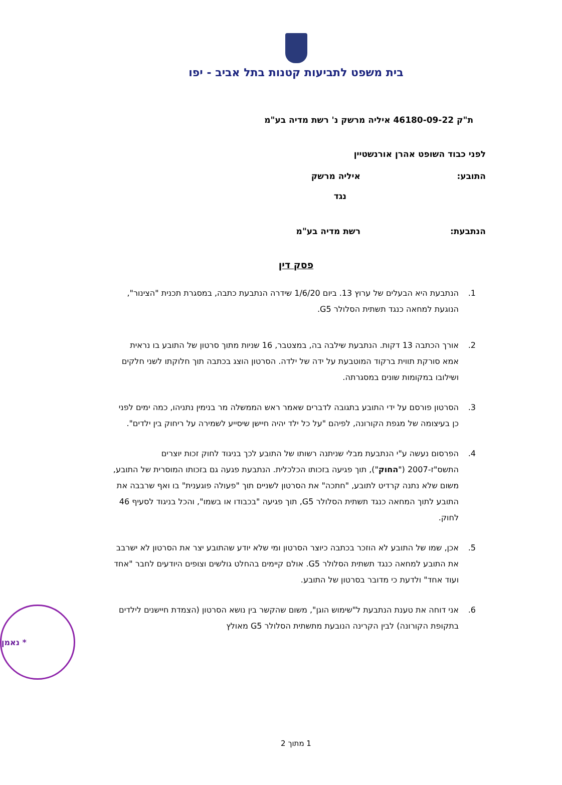בית משפט לתביעות קטנות בתל אביב - יפו
ת"ק 46180-09-22 איליה מרשק נ' רשת מדיה בע"מ
לפני כבוד השופט אהרן אורנשטיין
התובע: איליה מרשק
נגד
הנתבעת: רשת מדיה בע"מ
פסק דין
1. הנתבעת היא הבעלים של ערוץ 13. ביום 1/6/20 שידרה הנתבעת כתבה, במסגרת תכנית "הצינור", הנוגעת למחאה כנגד תשתית הסלולר G5.
2. אורך הכתבה 13 דקות. הנתבעת שילבה בה, במצטבר, 16 שניות מתוך סרטון של התובע בו נראית אמא סורקת תווית ברקוד המוטבעת על ידה של ילדה. הסרטון הוצג בכתבה תוך חלוקתו לשני חלקים ושילובו במקומות שונים במסגרתה.
3. הסרטון פורסם על ידי התובע בתגובה לדברים שאמר ראש הממשלה מר בנימין נתניהו, כמה ימים לפני כן בעיצומה של מגפת הקורונה, לפיהם "על כל ילד יהיה חיישן שיסייע לשמירה על ריחוק בין ילדים".
4. הפרסום נעשה ע"י הנתבעת מבלי שניתנה רשותו של התובע לכך בניגוד לחוק זכות יוצרים התשס"ז-2007 ("החוק"), תוך פגיעה בזכותו הכלכלית. הנתבעת פגעה גם בזכותו המוסרית של התובע, משום שלא נתנה קרדיט לתובע, "חתכה" את הסרטון לשניים תוך "פעולה פוגענית" בו ואף שרבבה את התובע לתוך המחאה כנגד תשתית הסלולר G5, תוך פגיעה "בכבודו או בשמו", והכל בניגוד לסעיף 46 לחוק.
5. אכן, שמו של התובע לא הוזכר בכתבה כיוצר הסרטון ומי שלא יודע שהתובע יצר את הסרטון לא ישרבב את התובע למחאה כנגד תשתית הסלולר G5. אולם קיימים בהחלט גולשים וצופים היודעים לחבר "אחד ועוד אחד" ולדעת כי מדובר בסרטון של התובע.
6. אני דוחה את טענת הנתבעת ל"שימוש הוגן", משום שהקשר בין נושא הסרטון (הצמדת חיישנים לילדים בתקופת הקורונה) לבין הקרינה הנובעת מתשתית הסלולר G5 מאולץ
* נאמן
1 מתוך 2